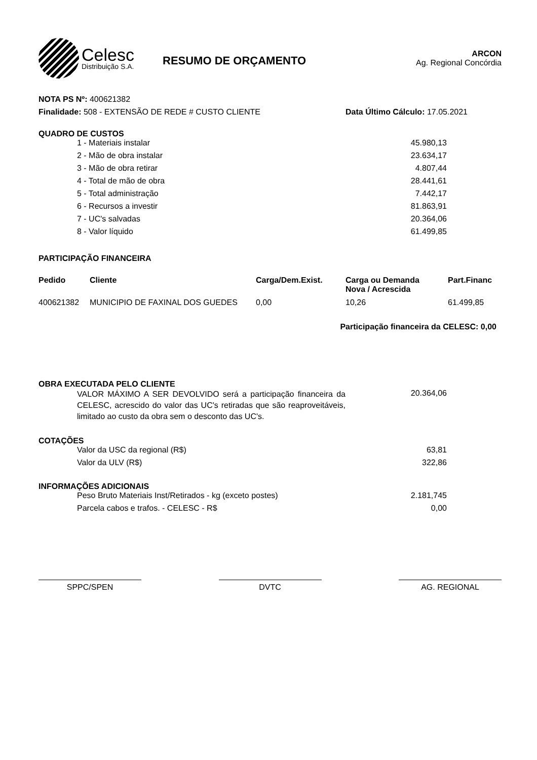Celesc
Distribuição S.A.
RESUMO DE ORÇAMENTO
ARCON
Ag. Regional Concórdia
NOTA PS Nº: 400621382
Finalidade: 508 - EXTENSÃO DE REDE # CUSTO CLIENTE Data Último Cálculo: 17.05.2021
QUADRO DE CUSTOS
| 1 - Materiais instalar | 45.980,13 |
| 2 - Mão de obra instalar | 23.634,17 |
| 3 - Mão de obra retirar | 4.807,44 |
| 4 - Total de mão de obra | 28.441,61 |
| 5 - Total administração | 7.442,17 |
| 6 - Recursos a investir | 81.863,91 |
| 7 - UC's salvadas | 20.364,06 |
| 8 - Valor líquido | 61.499,85 |
PARTICIPAÇÃO FINANCEIRA
| Pedido | Cliente | Carga/Dem.Exist. | Carga ou Demanda Nova / Acrescida | Part.Financ |
| --- | --- | --- | --- | --- |
| 400621382 | MUNICIPIO DE FAXINAL DOS GUEDES | 0,00 | 10,26 | 61.499,85 |
Participação financeira da CELESC: 0,00
OBRA EXECUTADA PELO CLIENTE
| VALOR MÁXIMO A SER DEVOLVIDO será a participação financeira da CELESC, acrescido do valor das UC's retiradas que são reaproveitáveis, limitado ao custo da obra sem o desconto das UC's. | 20.364,06 |
COTAÇÕES
| Valor da USC da regional (R$) | 63,81 |
| Valor da ULV (R$) | 322,86 |
INFORMAÇÕES ADICIONAIS
| Peso Bruto Materiais Inst/Retirados - kg (exceto postes) | 2.181,745 |
| Parcela cabos e trafos. - CELESC - R$ | 0,00 |
SPPC/SPEN DVTC AG. REGIONAL